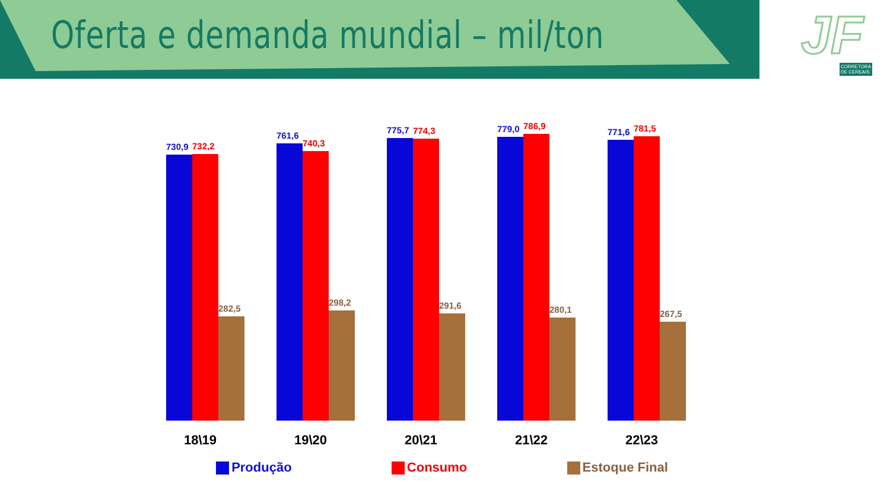Oferta e demanda mundial – mil/ton
JF
CORRETORA
DE CEREAIS
730,9
732,2
282,5
761,6
740,3
298,2
775,7
774,3
291,6
779,0
786,9
280,1
771,6
781,5
267,5
18\19 19\20 20\21 21\22 22\23
Produção Consumo Estoque Final